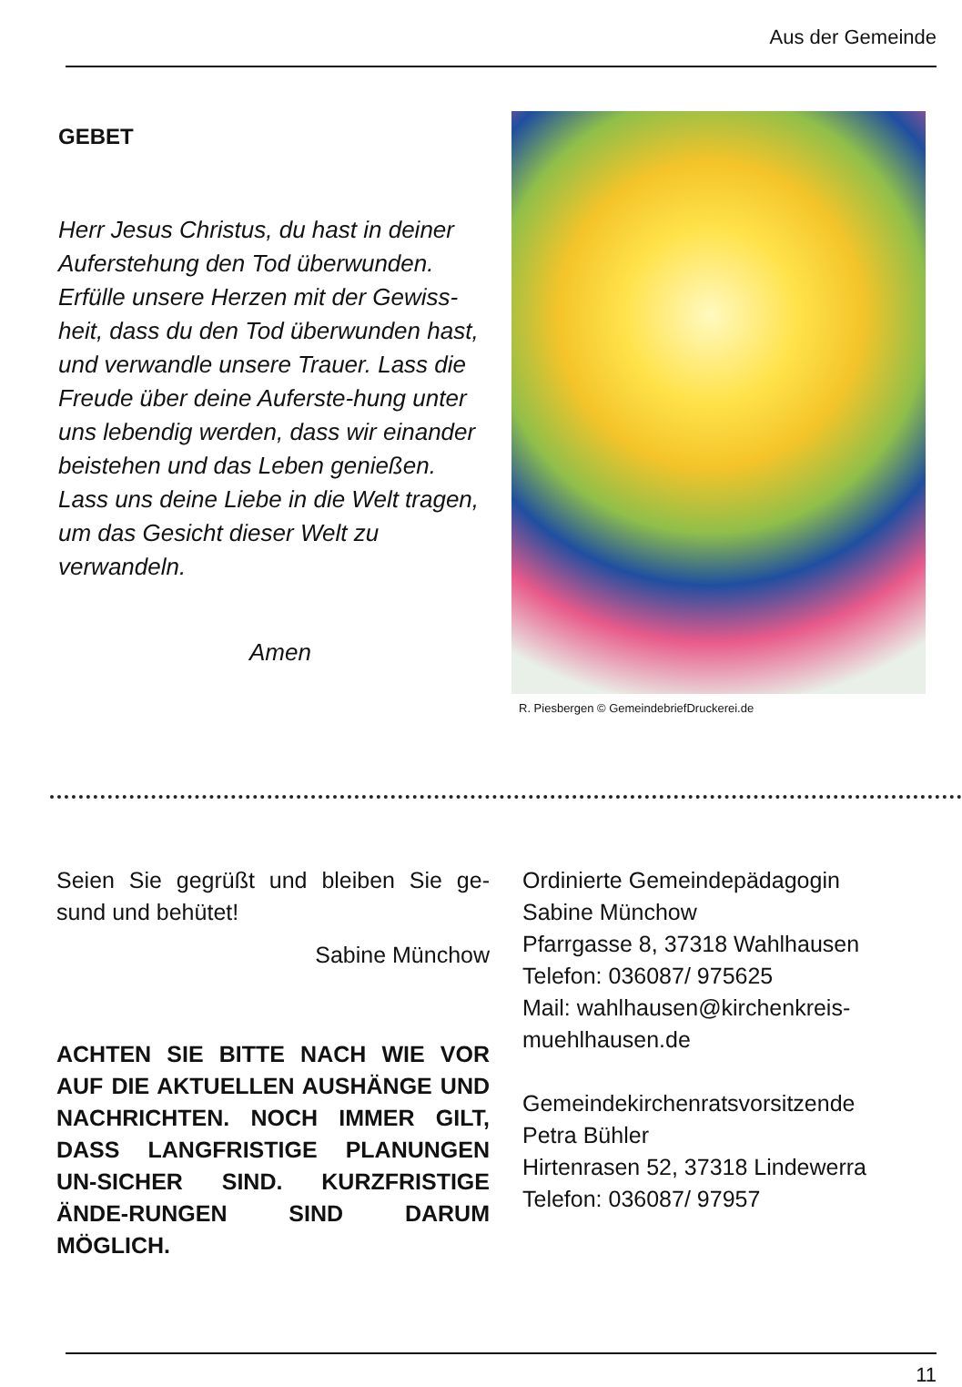Aus der Gemeinde
GEBET
Herr Jesus Christus, du hast in deiner Auferstehung den Tod überwunden. Erfülle unsere Herzen mit der Gewiss-heit, dass du den Tod überwunden hast, und verwandle unsere Trauer. Lass die Freude über deine Auferste-hung unter uns lebendig werden, dass wir einander beistehen und das Leben genießen. Lass uns deine Liebe in die Welt tragen, um das Gesicht dieser Welt zu verwandeln.
Amen
R. Piesbergen © GemeindebriefDruckerei.de
Seien Sie gegrüßt und bleiben Sie ge-sund und behütet!
Sabine Münchow
ACHTEN SIE BITTE NACH WIE VOR AUF DIE AKTUELLEN AUSHÄNGE UND NACHRICHTEN. NOCH IMMER GILT, DASS LANGFRISTIGE PLANUNGEN UN-SICHER SIND. KURZFRISTIGE ÄNDE-RUNGEN SIND DARUM MÖGLICH.
Ordinierte Gemeindepädagogin
Sabine Münchow
Pfarrgasse 8, 37318 Wahlhausen
Telefon: 036087/ 975625
Mail: wahlhausen@kirchenkreis-
muehlhausen.de
Gemeindekirchenratsvorsitzende
Petra Bühler
Hirtenrasen 52, 37318 Lindewerra
Telefon: 036087/ 97957
11